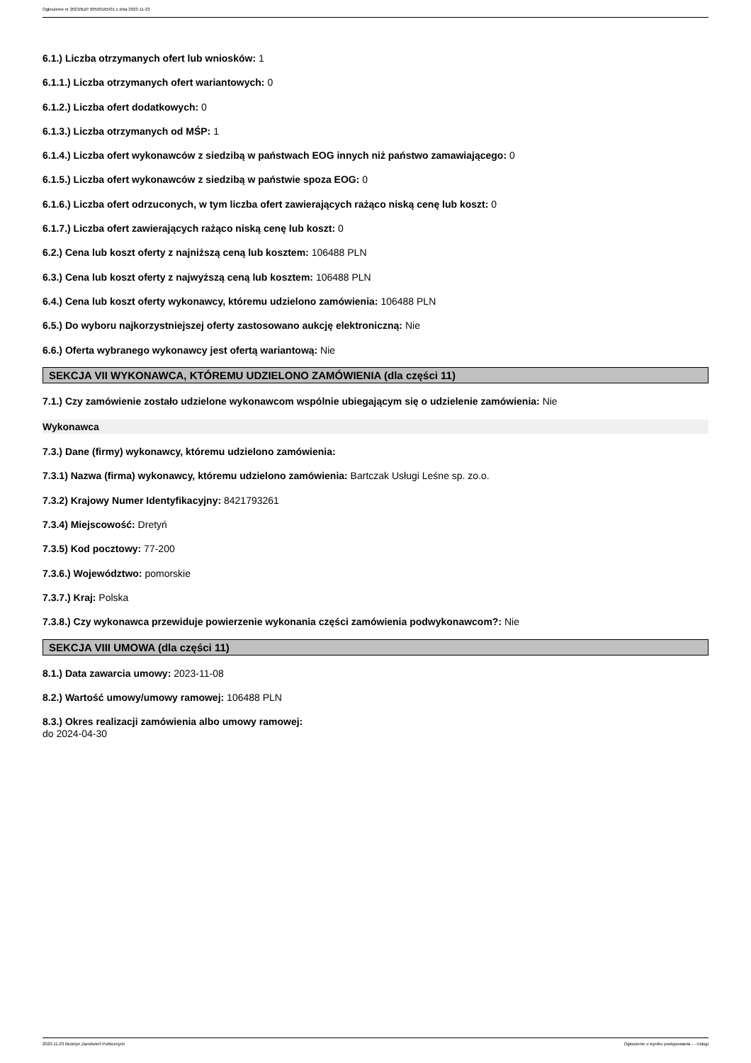Ogłoszenie nr 2023/BZP 00509165/01 z dnia 2023-11-23
6.1.) Liczba otrzymanych ofert lub wniosków: 1
6.1.1.) Liczba otrzymanych ofert wariantowych: 0
6.1.2.) Liczba ofert dodatkowych: 0
6.1.3.) Liczba otrzymanych od MŚP: 1
6.1.4.) Liczba ofert wykonawców z siedzibą w państwach EOG innych niż państwo zamawiającego: 0
6.1.5.) Liczba ofert wykonawców z siedzibą w państwie spoza EOG: 0
6.1.6.) Liczba ofert odrzuconych, w tym liczba ofert zawierających rażąco niską cenę lub koszt: 0
6.1.7.) Liczba ofert zawierających rażąco niską cenę lub koszt: 0
6.2.) Cena lub koszt oferty z najniższą ceną lub kosztem: 106488 PLN
6.3.) Cena lub koszt oferty z najwyższą ceną lub kosztem: 106488 PLN
6.4.) Cena lub koszt oferty wykonawcy, któremu udzielono zamówienia: 106488 PLN
6.5.) Do wyboru najkorzystniejszej oferty zastosowano aukcję elektroniczną: Nie
6.6.) Oferta wybranego wykonawcy jest ofertą wariantową: Nie
SEKCJA VII WYKONAWCA, KTÓREMU UDZIELONO ZAMÓWIENIA (dla części 11)
7.1.) Czy zamówienie zostało udzielone wykonawcom wspólnie ubiegającym się o udzielenie zamówienia: Nie
Wykonawca
7.3.) Dane (firmy) wykonawcy, któremu udzielono zamówienia:
7.3.1) Nazwa (firma) wykonawcy, któremu udzielono zamówienia: Bartczak Usługi Leśne sp. zo.o.
7.3.2) Krajowy Numer Identyfikacyjny: 8421793261
7.3.4) Miejscowość: Dretyń
7.3.5) Kod pocztowy: 77-200
7.3.6.) Województwo: pomorskie
7.3.7.) Kraj: Polska
7.3.8.) Czy wykonawca przewiduje powierzenie wykonania części zamówienia podwykonawcom?: Nie
SEKCJA VIII UMOWA (dla części 11)
8.1.) Data zawarcia umowy: 2023-11-08
8.2.) Wartość umowy/umowy ramowej: 106488 PLN
8.3.) Okres realizacji zamówienia albo umowy ramowej:
do 2024-04-30
2023-11-23 Biuletyn Zamówień Publicznych Ogłoszenie o wyniku postępowania - - Usługi